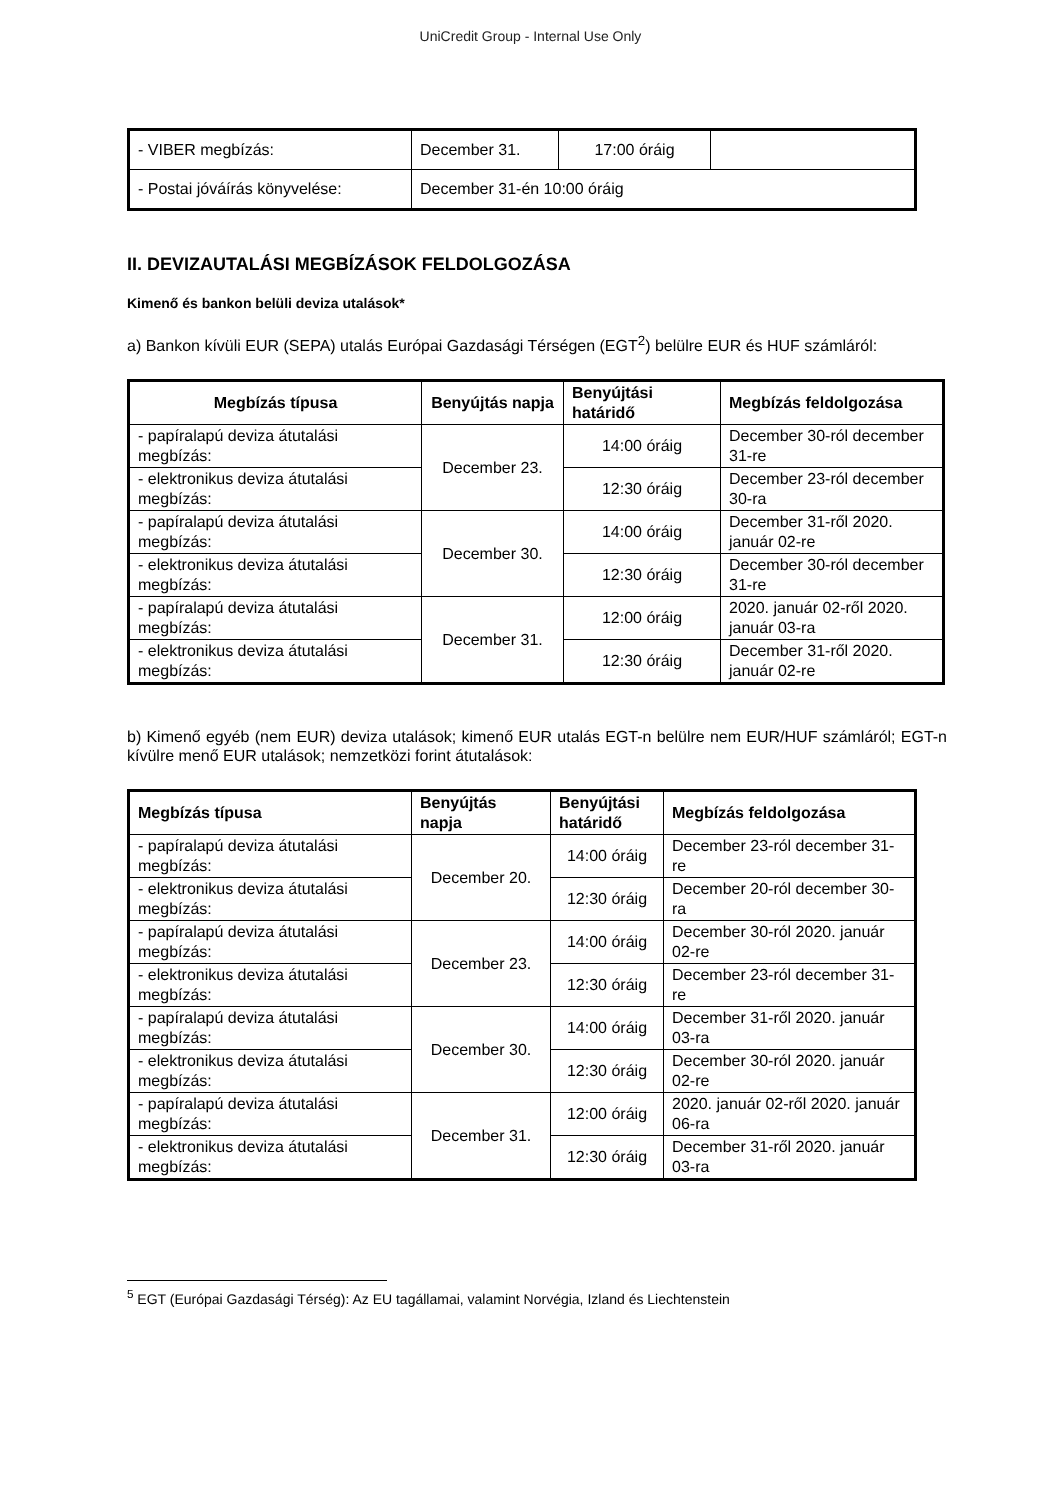UniCredit Group - Internal Use Only
| - VIBER megbízás: | December 31. | 17:00 óráig | |
| - Postai jóváírás könyvelése: | December 31-én 10:00 óráig | | |
II. DEVIZAUTALÁSI MEGBÍZÁSOK FELDOLGOZÁSA
Kimenő és bankon belüli deviza utalások*
a) Bankon kívüli EUR (SEPA) utalás Európai Gazdasági Térségen (EGT<sup>2</sup>) belülre EUR és HUF számláról:
| Megbízás típusa | Benyújtás napja | Benyújtási határidő | Megbízás feldolgozása |
| --- | --- | --- | --- |
| - papíralapú deviza átutalási megbízás: | December 23. | 14:00 óráig | December 30-ról december 31-re |
| - elektronikus deviza átutalási megbízás: | | 12:30 óráig | December 23-ról december 30-ra |
| - papíralapú deviza átutalási megbízás: | December 30. | 14:00 óráig | December 31-ről 2020. január 02-re |
| - elektronikus deviza átutalási megbízás: | | 12:30 óráig | December 30-ról december 31-re |
| - papíralapú deviza átutalási megbízás: | December 31. | 12:00 óráig | 2020. január 02-ről 2020. január 03-ra |
| - elektronikus deviza átutalási megbízás: | | 12:30 óráig | December 31-ről 2020. január 02-re |
b) Kimenő egyéb (nem EUR) deviza utalások; kimenő EUR utalás EGT-n belülre nem EUR/HUF számláról; EGT-n kívülre menő EUR utalások; nemzetközi forint átutalások:
| Megbízás típusa | Benyújtás napja | Benyújtási határidő | Megbízás feldolgozása |
| --- | --- | --- | --- |
| - papíralapú deviza átutalási megbízás: | December 20. | 14:00 óráig | December 23-ról december 31-re |
| - elektronikus deviza átutalási megbízás: | | 12:30 óráig | December 20-ról december 30-ra |
| - papíralapú deviza átutalási megbízás: | December 23. | 14:00 óráig | December 30-ról 2020. január 02-re |
| - elektronikus deviza átutalási megbízás: | | 12:30 óráig | December 23-ról december 31-re |
| - papíralapú deviza átutalási megbízás: | December 30. | 14:00 óráig | December 31-ről 2020. január 03-ra |
| - elektronikus deviza átutalási megbízás: | | 12:30 óráig | December 30-ról 2020. január 02-re |
| - papíralapú deviza átutalási megbízás: | December 31. | 12:00 óráig | 2020. január 02-ről 2020. január 06-ra |
| - elektronikus deviza átutalási megbízás: | | 12:30 óráig | December 31-ről 2020. január 03-ra |
<sup>5</sup> EGT (Európai Gazdasági Térség): Az EU tagállamai, valamint Norvégia, Izland és Liechtenstein